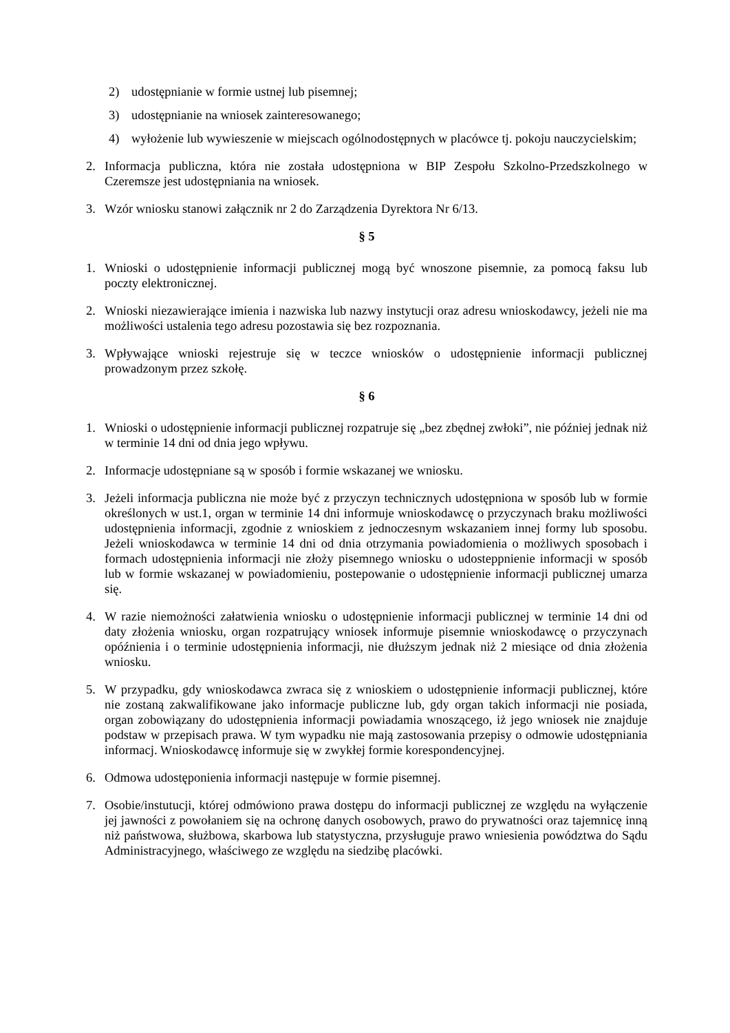2) udostępnianie w formie ustnej lub pisemnej;
3) udostępnianie na wniosek zainteresowanego;
4) wyłożenie lub wywieszenie w miejscach ogólnodostępnych w placówce tj. pokoju nauczycielskim;
2. Informacja publiczna, która nie została udostępniona w BIP Zespołu Szkolno-Przedszkolnego w Czeremsze jest udostępniania na wniosek.
3. Wzór wniosku stanowi załącznik nr 2 do Zarządzenia Dyrektora Nr 6/13.
§ 5
1. Wnioski o udostępnienie informacji publicznej mogą być wnoszone pisemnie, za pomocą faksu lub poczty elektronicznej.
2. Wnioski niezawierające imienia i nazwiska lub nazwy instytucji oraz adresu wnioskodawcy, jeżeli nie ma możliwości ustalenia tego adresu pozostawia się bez rozpoznania.
3. Wpływające wnioski rejestruje się w teczce wniosków o udostępnienie informacji publicznej prowadzonym przez szkołę.
§ 6
1. Wnioski o udostępnienie informacji publicznej rozpatruje się „bez zbędnej zwłoki”, nie później jednak niż w terminie 14 dni od dnia jego wpływu.
2. Informacje udostępniane są w sposób i formie wskazanej we wniosku.
3. Jeżeli informacja publiczna nie może być z przyczyn technicznych udostępniona w sposób lub w formie określonych w ust.1, organ w terminie 14 dni informuje wnioskodawcę o przyczynach braku możliwości udostępnienia informacji, zgodnie z wnioskiem z jednoczesnym wskazaniem innej formy lub sposobu. Jeżeli wnioskodawca w terminie 14 dni od dnia otrzymania powiadomienia o możliwych sposobach i formach udostępnienia informacji nie złoży pisemnego wniosku o udosteppnienie informacji w sposób lub w formie wskazanej w powiadomieniu, postepowanie o udostępnienie informacji publicznej umarza się.
4. W razie niemożności załatwienia wniosku o udostępnienie informacji publicznej w terminie 14 dni od daty złożenia wniosku, organ rozpatrujący wniosek informuje pisemnie wnioskodawcę o przyczynach opóźnienia i o terminie udostępnienia informacji, nie dłuższym jednak niż 2 miesiące od dnia złożenia wniosku.
5. W przypadku, gdy wnioskodawca zwraca się z wnioskiem o udostępnienie informacji publicznej, które nie zostaną zakwalifikowane jako informacje publiczne lub, gdy organ takich informacji nie posiada, organ zobowiązany do udostępnienia informacji powiadamia wnoszącego, iż jego wniosek nie znajduje podstaw w przepisach prawa. W tym wypadku nie mają zastosowania przepisy o odmowie udostępniania informacj. Wnioskodawcę informuje się w zwykłej formie korespondencyjnej.
6. Odmowa udostęponienia informacji następuje w formie pisemnej.
7. Osobie/instutucji, której odmówiono prawa dostępu do informacji publicznej ze względu na wyłączenie jej jawności z powołaniem się na ochronę danych osobowych, prawo do prywatności oraz tajemnicę inną niż państwowa, służbowa, skarbowa lub statystyczna, przysługuje prawo wniesienia powództwa do Sądu Administracyjnego, właściwego ze względu na siedzibę placówki.